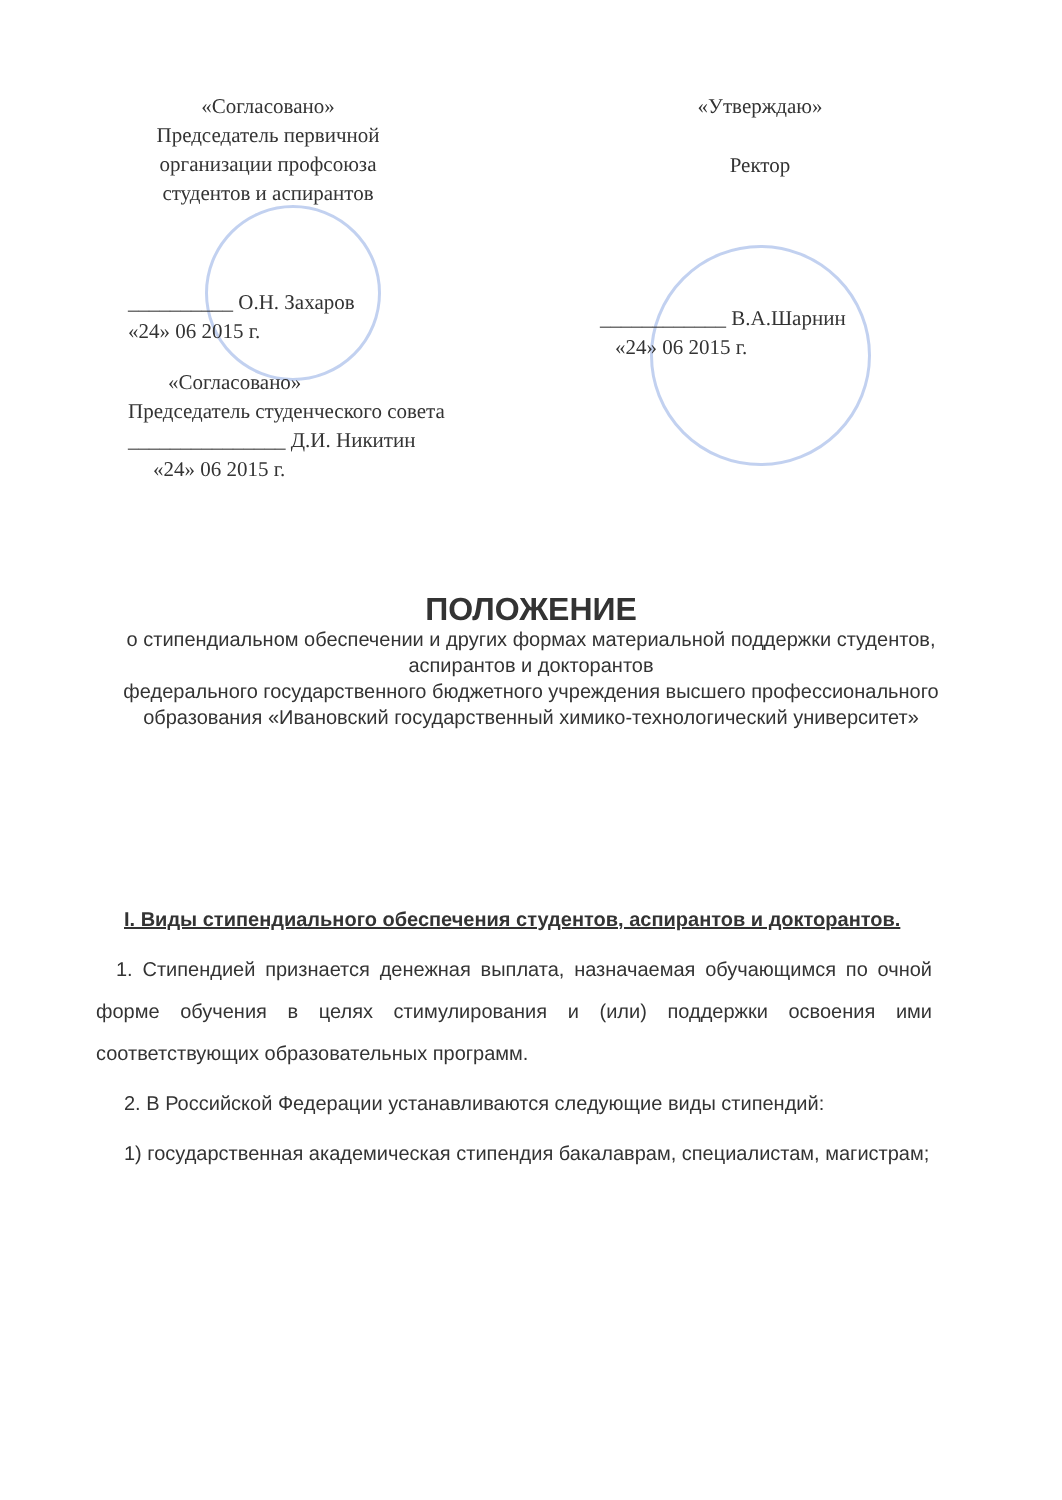«Согласовано»
Председатель первичной
организации профсоюза
студентов и аспирантов
__________ О.Н. Захаров
«24» 06 2015 г.
«Согласовано»
Председатель студенческого совета
_______________ Д.И. Никитин
«24» 06 2015 г.
«Утверждаю»
Ректор
____________ В.А.Шарнин
«24» 06 2015 г.
ПОЛОЖЕНИЕ
о стипендиальном обеспечении и других формах материальной поддержки студентов, аспирантов и докторантов
федерального государственного бюджетного учреждения высшего профессионального образования «Ивановский государственный химико-технологический университет»
I. Виды стипендиального обеспечения студентов, аспирантов и докторантов.
1. Стипендией признается денежная выплата, назначаемая обучающимся по очной форме обучения в целях стимулирования и (или) поддержки освоения ими соответствующих образовательных программ.
2. В Российской Федерации устанавливаются следующие виды стипендий:
1) государственная академическая стипендия бакалаврам, специалистам, магистрам;